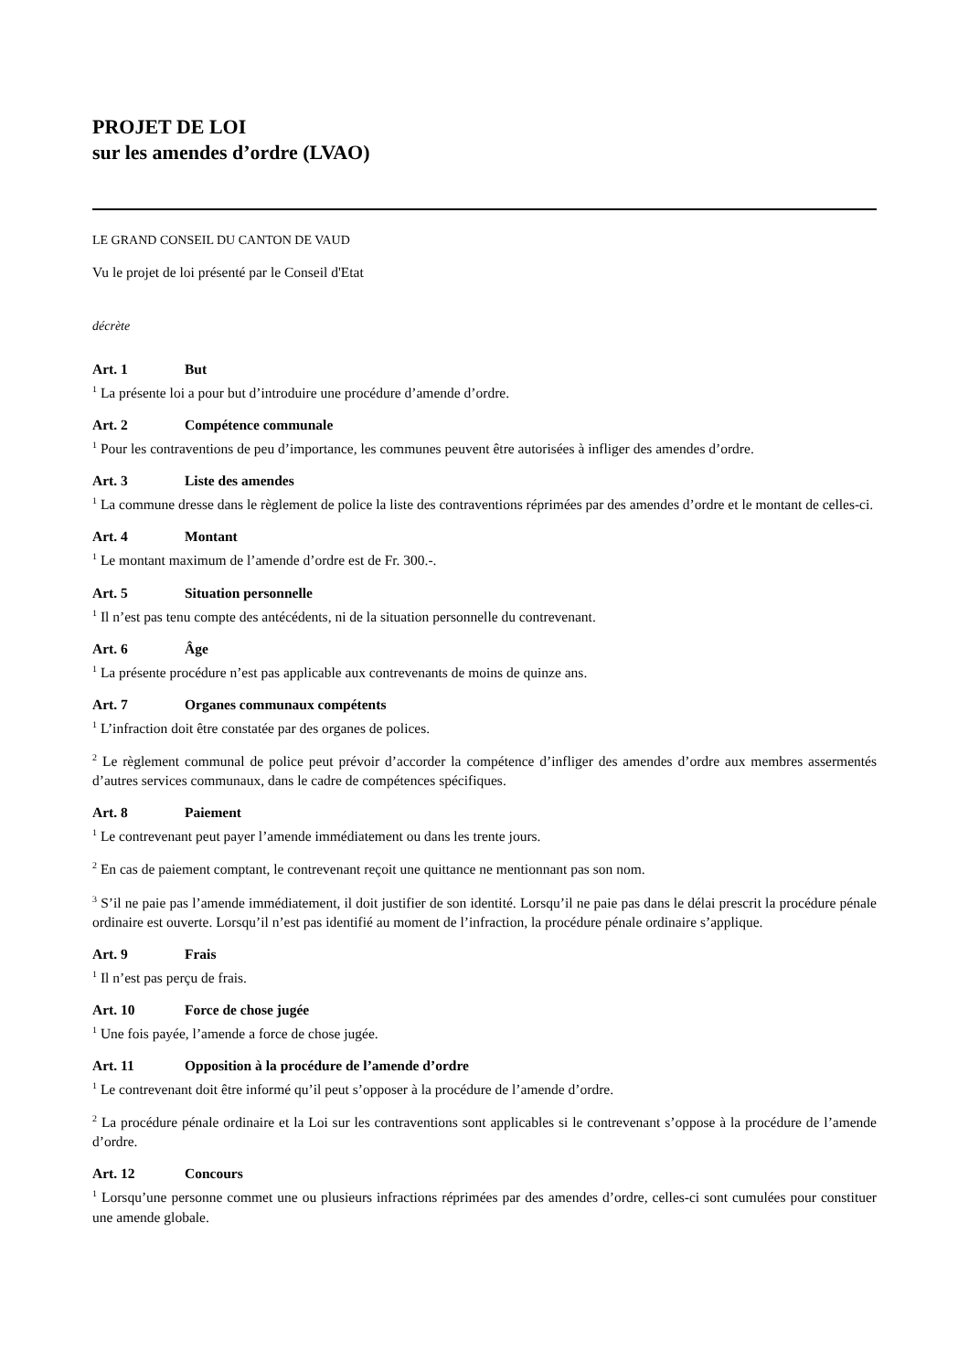PROJET DE LOI
sur les amendes d’ordre (LVAO)
LE GRAND CONSEIL DU CANTON DE VAUD
Vu le projet de loi présenté par le Conseil d'Etat
décrète
Art. 1 But
<sup>1</sup> La présente loi a pour but d’introduire une procédure d’amende d’ordre.
Art. 2 Compétence communale
<sup>1</sup> Pour les contraventions de peu d’importance, les communes peuvent être autorisées à infliger des amendes d’ordre.
Art. 3 Liste des amendes
<sup>1</sup> La commune dresse dans le règlement de police la liste des contraventions réprimées par des amendes d’ordre et le montant de celles-ci.
Art. 4 Montant
<sup>1</sup> Le montant maximum de l’amende d’ordre est de Fr. 300.-.
Art. 5 Situation personnelle
<sup>1</sup> Il n’est pas tenu compte des antécédents, ni de la situation personnelle du contrevenant.
Art. 6 Âge
<sup>1</sup> La présente procédure n’est pas applicable aux contrevenants de moins de quinze ans.
Art. 7 Organes communaux compétents
<sup>1</sup> L’infraction doit être constatée par des organes de polices.
<sup>2</sup> Le règlement communal de police peut prévoir d’accorder la compétence d’infliger des amendes d’ordre aux membres assermentés d’autres services communaux, dans le cadre de compétences spécifiques.
Art. 8 Paiement
<sup>1</sup> Le contrevenant peut payer l’amende immédiatement ou dans les trente jours.
<sup>2</sup> En cas de paiement comptant, le contrevenant reçoit une quittance ne mentionnant pas son nom.
<sup>3</sup> S’il ne paie pas l’amende immédiatement, il doit justifier de son identité. Lorsqu’il ne paie pas dans le délai prescrit la procédure pénale ordinaire est ouverte. Lorsqu’il n’est pas identifié au moment de l’infraction, la procédure pénale ordinaire s’applique.
Art. 9 Frais
<sup>1</sup> Il n’est pas perçu de frais.
Art. 10 Force de chose jugée
<sup>1</sup> Une fois payée, l’amende a force de chose jugée.
Art. 11 Opposition à la procédure de l’amende d’ordre
<sup>1</sup> Le contrevenant doit être informé qu’il peut s’opposer à la procédure de l’amende d’ordre.
<sup>2</sup> La procédure pénale ordinaire et la Loi sur les contraventions sont applicables si le contrevenant s’oppose à la procédure de l’amende d’ordre.
Art. 12 Concours
<sup>1</sup> Lorsqu’une personne commet une ou plusieurs infractions réprimées par des amendes d’ordre, celles-ci sont cumulées pour constituer une amende globale.